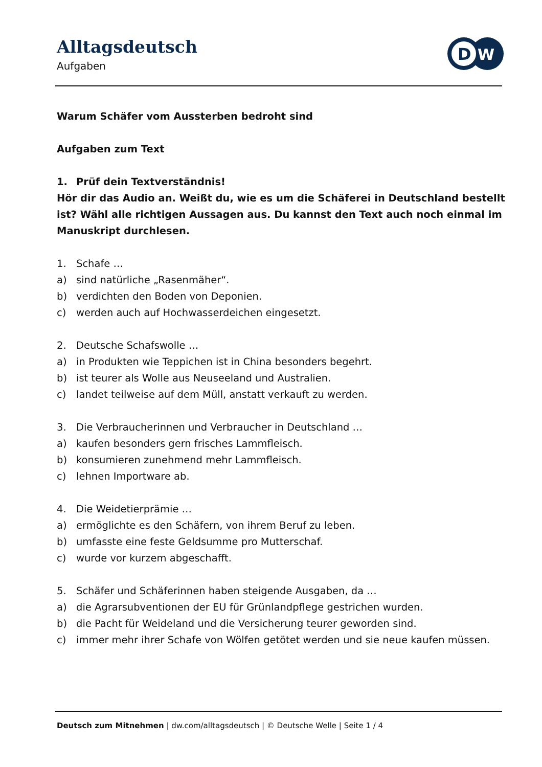Alltagsdeutsch
Aufgaben
D
W
Warum Schäfer vom Aussterben bedroht sind
Aufgaben zum Text
1. Prüf dein Textverständnis!
Hör dir das Audio an. Weißt du, wie es um die Schäferei in Deutschland bestellt ist? Wähl alle richtigen Aussagen aus. Du kannst den Text auch noch einmal im Manuskript durchlesen.
1. Schafe …
a) sind natürliche „Rasenmäher“.
b) verdichten den Boden von Deponien.
c) werden auch auf Hochwasserdeichen eingesetzt.
2. Deutsche Schafswolle …
a) in Produkten wie Teppichen ist in China besonders begehrt.
b) ist teurer als Wolle aus Neuseeland und Australien.
c) landet teilweise auf dem Müll, anstatt verkauft zu werden.
3. Die Verbraucherinnen und Verbraucher in Deutschland …
a) kaufen besonders gern frisches Lammfleisch.
b) konsumieren zunehmend mehr Lammfleisch.
c) lehnen Importware ab.
4. Die Weidetierprämie …
a) ermöglichte es den Schäfern, von ihrem Beruf zu leben.
b) umfasste eine feste Geldsumme pro Mutterschaf.
c) wurde vor kurzem abgeschafft.
5. Schäfer und Schäferinnen haben steigende Ausgaben, da …
a) die Agrarsubventionen der EU für Grünlandpflege gestrichen wurden.
b) die Pacht für Weideland und die Versicherung teurer geworden sind.
c) immer mehr ihrer Schafe von Wölfen getötet werden und sie neue kaufen müssen.
Deutsch zum Mitnehmen | dw.com/alltagsdeutsch | © Deutsche Welle | Seite 1 / 4